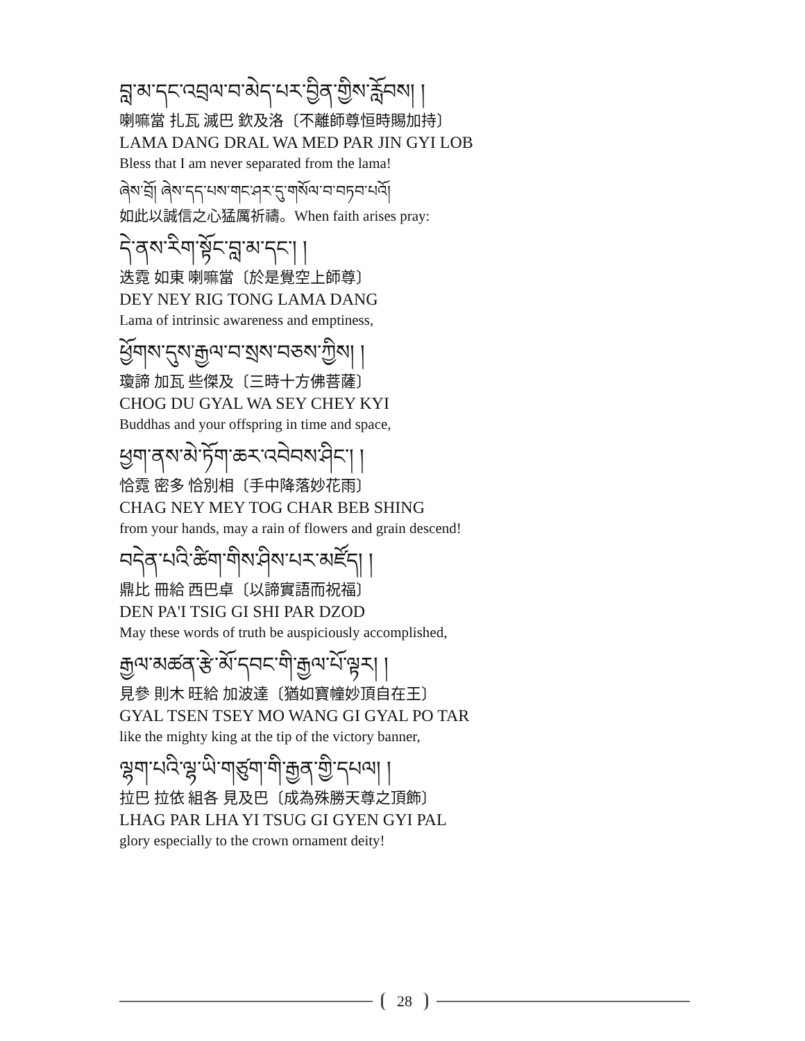བླ་མ་དང་འབྲལ་བ་མེད་པར་བྱིན་གྱིས་རློབས། །
喇嘛當 扎瓦 滅巴 欽及洛〔不離師尊恒時賜加持〕
LAMA DANG DRAL WA MED PAR JIN GYI LOB
Bless that I am never separated from the lama!
ཞེས་བྲོ། ཞེས་དད་པས་གང་ཤར་དུ་གསོལ་བ་བཏབ་པའོ།
如此以誠信之心猛厲祈禱。When faith arises pray:
དེ་ནས་རིག་སྟོང་བླ་མ་དང་། །
迭霓 如東 喇嘛當〔於是覺空上師尊〕
DEY NEY RIG TONG LAMA DANG
Lama of intrinsic awareness and emptiness,
ཕྱོགས་དུས་རྒྱལ་བ་སྲས་བཅས་ཀྱིས། །
瓊諦 加瓦 些傑及〔三時十方佛菩薩〕
CHOG DU GYAL WA SEY CHEY KYI
Buddhas and your offspring in time and space,
ཕྱག་ནས་མེ་ཏོག་ཆར་འབེབས་ཤིང་། །
恰霓 密多 恰別相〔手中降落妙花雨〕
CHAG NEY MEY TOG CHAR BEB SHING
from your hands, may a rain of flowers and grain descend!
བདེན་པའི་ཚིག་གིས་ཤིས་པར་མཛོད། །
鼎比 冊給 西巴卓〔以諦實語而祝福〕
DEN PA'I TSIG GI SHI PAR DZOD
May these words of truth be auspiciously accomplished,
རྒྱལ་མཚན་རྩེ་མོ་དབང་གི་རྒྱལ་པོ་ལྟར། །
見參 則木 旺給 加波達〔猶如寶幢妙頂自在王〕
GYAL TSEN TSEY MO WANG GI GYAL PO TAR
like the mighty king at the tip of the victory banner,
ལྷག་པའི་ལྷ་ཡི་གཙུག་གི་རྒྱན་གྱི་དཔལ། །
拉巴 拉依 組各 見及巴〔成為殊勝天尊之頂飾〕
LHAG PAR LHA YI TSUG GI GYEN GYI PAL
glory especially to the crown ornament deity!
28